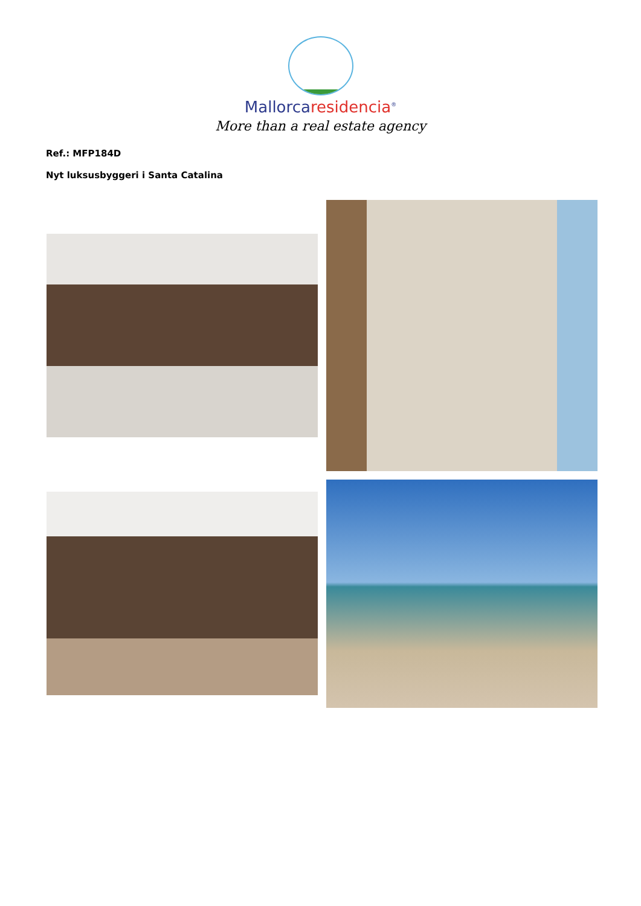Mallorcaresidencia<sup>®</sup>
More than a real estate agency
Ref.: MFP184D
Nyt luksusbyggeri i Santa Catalina